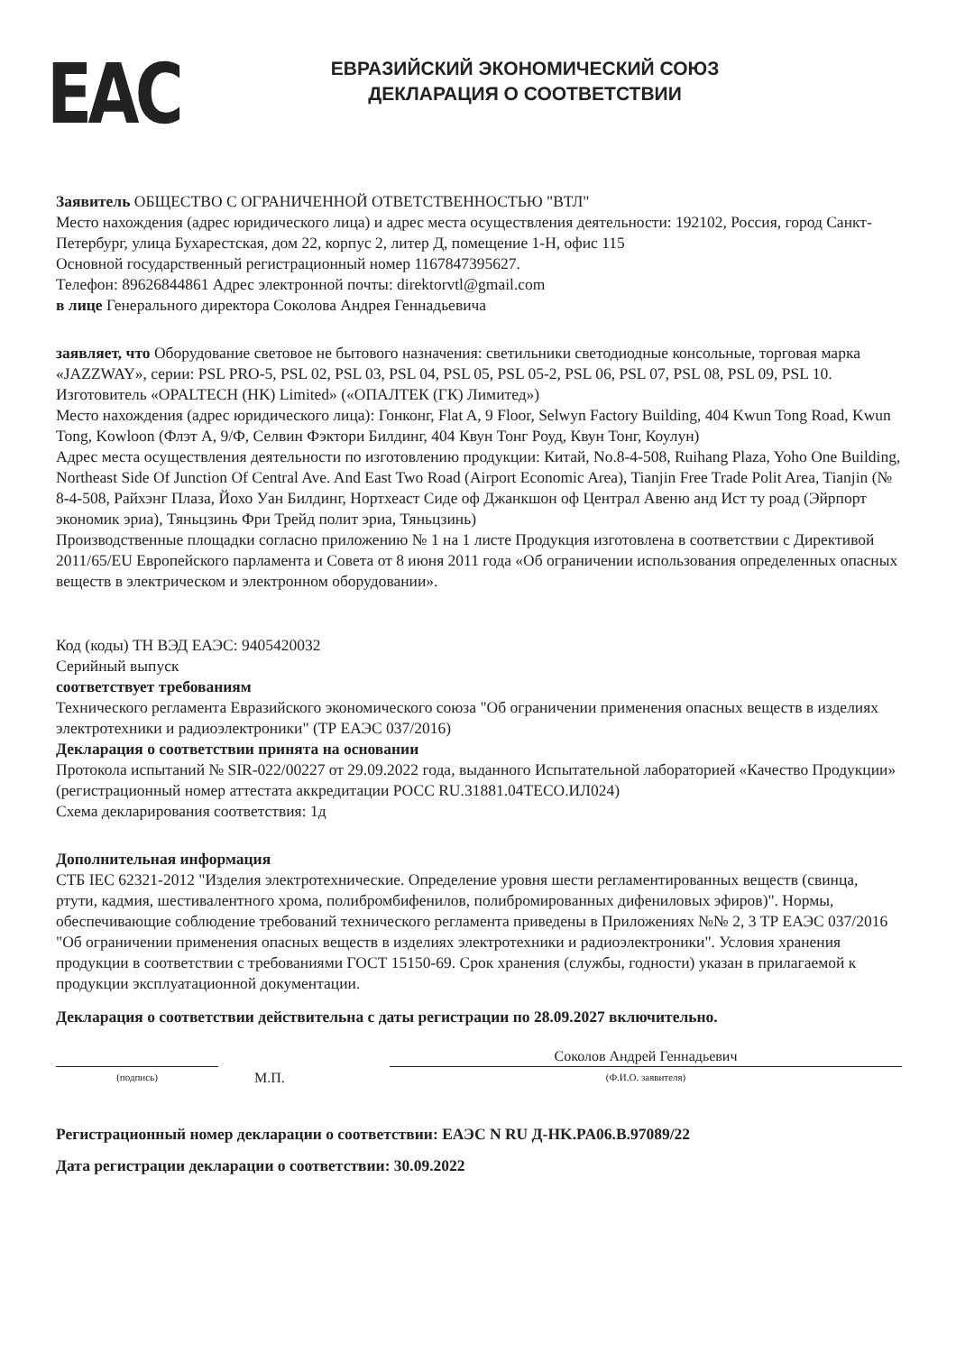ЕАС
ЕВРАЗИЙСКИЙ ЭКОНОМИЧЕСКИЙ СОЮЗ
ДЕКЛАРАЦИЯ О СООТВЕТСТВИИ
Заявитель ОБЩЕСТВО С ОГРАНИЧЕННОЙ ОТВЕТСТВЕННОСТЬЮ "ВТЛ"
Место нахождения (адрес юридического лица) и адрес места осуществления деятельности: 192102, Россия, город Санкт-Петербург, улица Бухарестская, дом 22, корпус 2, литер Д, помещение 1-Н, офис 115
Основной государственный регистрационный номер 1167847395627.
Телефон: 89626844861 Адрес электронной почты: direktorvtl@gmail.com
в лице Генерального директора Соколова Андрея Геннадьевича
заявляет, что Оборудование световое не бытового назначения: светильники светодиодные консольные, торговая марка «JAZZWAY», серии: PSL PRO-5, PSL 02, PSL 03, PSL 04, PSL 05, PSL 05-2, PSL 06, PSL 07, PSL 08, PSL 09, PSL 10.
Изготовитель «OPALTECH (HK) Limited» («ОПАЛТЕК (ГК) Лимитед»)
Место нахождения (адрес юридического лица): Гонконг, Flat A, 9 Floor, Selwyn Factory Building, 404 Kwun Tong Road, Kwun Tong, Kowloon (Флэт А, 9/Ф, Селвин Фэктори Билдинг, 404 Квун Тонг Роуд, Квун Тонг, Коулун)
Адрес места осуществления деятельности по изготовлению продукции: Китай, No.8-4-508, Ruihang Plaza, Yoho One Building, Northeast Side Of Junction Of Central Ave. And East Two Road (Airport Economic Area), Tianjin Free Trade Polit Area, Tianjin (№ 8-4-508, Райхэнг Плаза, Йохо Уан Билдинг, Нортхеаст Сиде оф Джанкшон оф Централ Авеню анд Ист ту роад (Эйрпорт экономик эриа), Тяньцзинь Фри Трейд полит эриа, Тяньцзинь)
Производственные площадки согласно приложению № 1 на 1 листе Продукция изготовлена в соответствии с Директивой 2011/65/EU Европейского парламента и Совета от 8 июня 2011 года «Об ограничении использования определенных опасных веществ в электрическом и электронном оборудовании».
Код (коды) ТН ВЭД ЕАЭС: 9405420032
Серийный выпуск
соответствует требованиям
Технического регламента Евразийского экономического союза "Об ограничении применения опасных веществ в изделиях электротехники и радиоэлектроники" (ТР ЕАЭС 037/2016)
Декларация о соответствии принята на основании
Протокола испытаний № SIR-022/00227 от 29.09.2022 года, выданного Испытательной лабораторией «Качество Продукции» (регистрационный номер аттестата аккредитации РОСС RU.31881.04ТЕСО.ИЛ024)
Схема декларирования соответствия: 1д
Дополнительная информация
СТБ IEC 62321-2012 "Изделия электротехнические. Определение уровня шести регламентированных веществ (свинца, ртути, кадмия, шестивалентного хрома, полибромбифенилов, полибромированных дифениловых эфиров)". Нормы, обеспечивающие соблюдение требований технического регламента приведены в Приложениях №№ 2, 3 ТР ЕАЭС 037/2016 "Об ограничении применения опасных веществ в изделиях электротехники и радиоэлектроники". Условия хранения продукции в соответствии с требованиями ГОСТ 15150-69. Срок хранения (службы, годности) указан в прилагаемой к продукции эксплуатационной документации.
Декларация о соответствии действительна с даты регистрации по 28.09.2027 включительно.
(подпись)
М.П.
Соколов Андрей Геннадьевич
(Ф.И.О. заявителя)
Регистрационный номер декларации о соответствии: ЕАЭС N RU Д-HK.PA06.B.97089/22
Дата регистрации декларации о соответствии: 30.09.2022